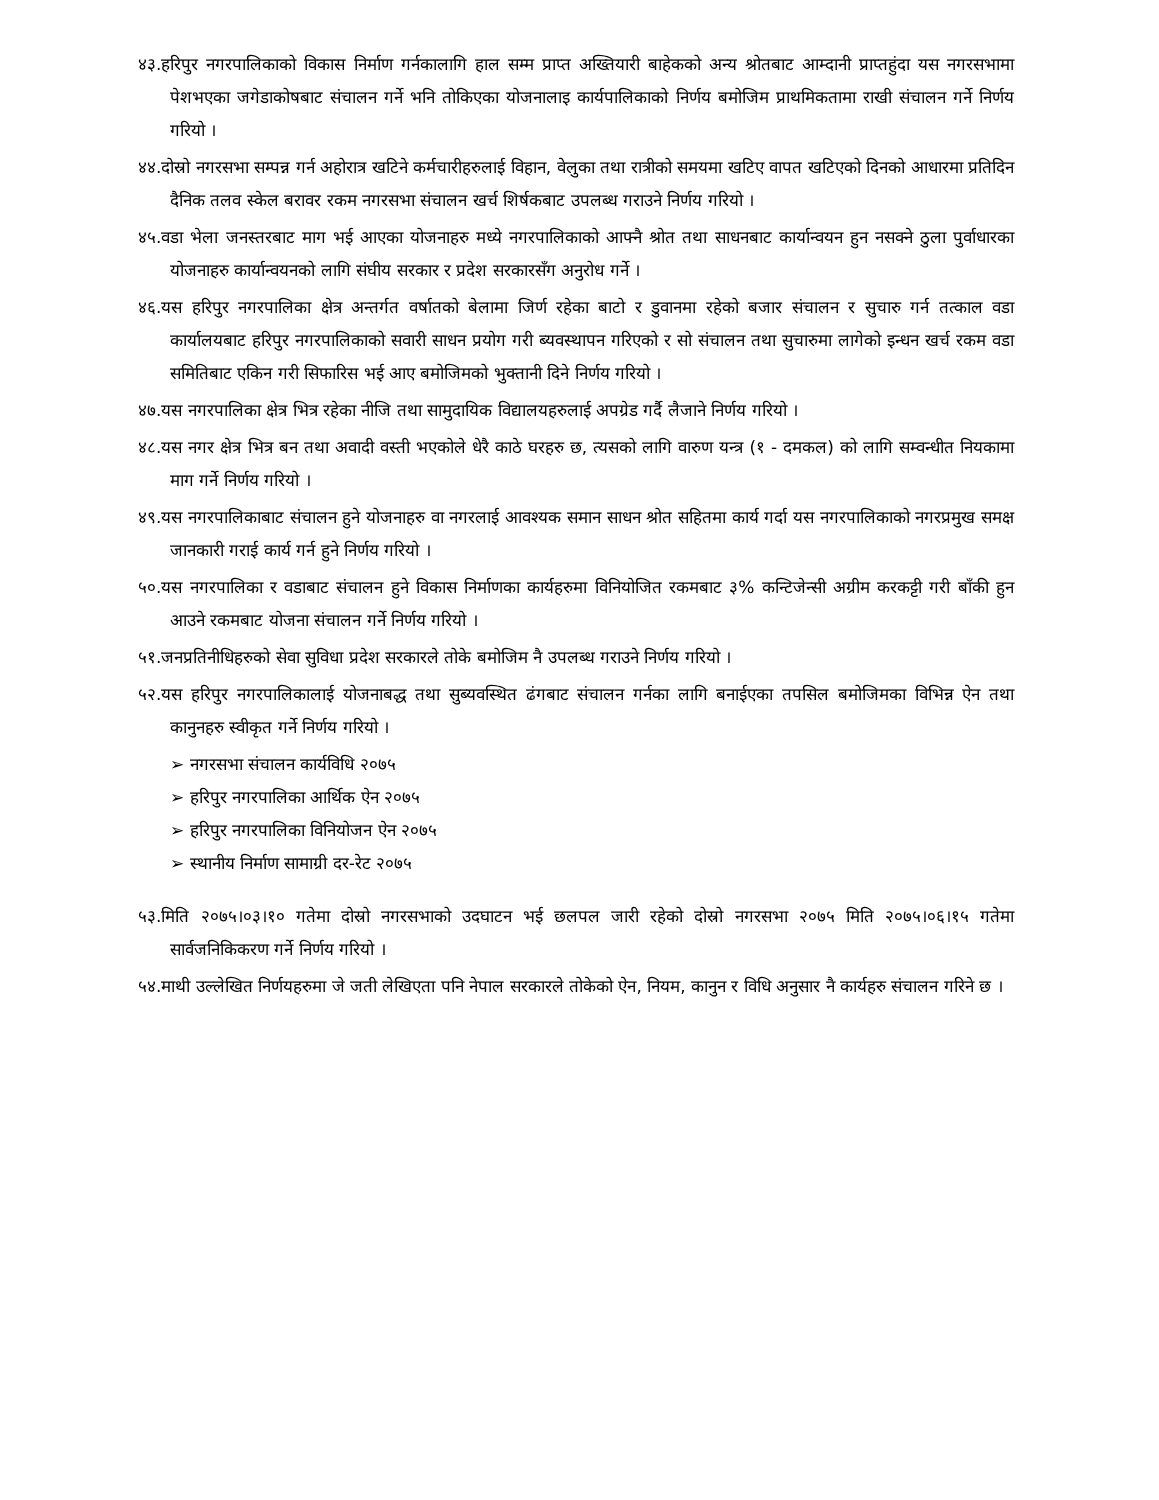४३.हरिपुर नगरपालिकाको विकास निर्माण गर्नकालागि हाल सम्म प्राप्त अख्तियारी बाहेकको अन्य श्रोतबाट आम्दानी प्राप्तहुंदा यस नगरसभामा पेशभएका जगेडाकोषबाट संचालन गर्ने भनि तोकिएका योजनालाइ कार्यपालिकाको निर्णय बमोजिम प्राथमिकतामा राखी संचालन गर्ने निर्णय गरियो ।
४४.दोस्रो नगरसभा सम्पन्न गर्न अहोरात्र खटिने कर्मचारीहरुलाई विहान, वेलुका तथा रात्रीको समयमा खटिए वापत खटिएको दिनको आधारमा प्रतिदिन दैनिक तलव स्केल बरावर रकम नगरसभा संचालन खर्च शिर्षकबाट उपलब्ध गराउने निर्णय गरियो ।
४५.वडा भेला जनस्तरबाट माग भई आएका योजनाहरु मध्ये नगरपालिकाको आफ्नै श्रोत तथा साधनबाट कार्यान्वयन हुन नसक्ने ठुला पुर्वाधारका योजनाहरु कार्यान्वयनको लागि संघीय सरकार र प्रदेश सरकारसँग अनुरोध गर्ने ।
४६.यस हरिपुर नगरपालिका क्षेत्र अन्तर्गत वर्षातको बेलामा जिर्ण रहेका बाटो र डुवानमा रहेको बजार संचालन र सुचारु गर्न तत्काल वडा कार्यालयबाट हरिपुर नगरपालिकाको सवारी साधन प्रयोग गरी ब्यवस्थापन गरिएको र सो संचालन तथा सुचारुमा लागेको इन्धन खर्च रकम वडा समितिबाट एकिन गरी सिफारिस भई आए बमोजिमको भुक्तानी दिने निर्णय गरियो ।
४७.यस नगरपालिका क्षेत्र भित्र रहेका नीजि तथा सामुदायिक विद्यालयहरुलाई अपग्रेड गर्दै लैजाने निर्णय गरियो ।
४८.यस नगर क्षेत्र भित्र बन तथा अवादी वस्ती भएकोले धेरै काठे घरहरु छ, त्यसको लागि वारुण यन्त्र (१ - दमकल) को लागि सम्वन्धीत नियकामा माग गर्ने निर्णय गरियो ।
४९.यस नगरपालिकाबाट संचालन हुने योजनाहरु वा नगरलाई आवश्यक समान साधन श्रोत सहितमा कार्य गर्दा यस नगरपालिकाको नगरप्रमुख समक्ष जानकारी गराई कार्य गर्न हुने निर्णय गरियो ।
५०.यस नगरपालिका र वडाबाट संचालन हुने विकास निर्माणका कार्यहरुमा विनियोजित रकमबाट ३% कन्टिजेन्सी अग्रीम करकट्टी गरी बाँकी हुन आउने रकमबाट योजना संचालन गर्ने निर्णय गरियो ।
५१.जनप्रतिनीधिहरुको सेवा सुविधा प्रदेश सरकारले तोके बमोजिम नै उपलब्ध गराउने निर्णय गरियो ।
५२.यस हरिपुर नगरपालिकालाई योजनाबद्ध तथा सुब्यवस्थित ढंगबाट संचालन गर्नका लागि बनाईएका तपसिल बमोजिमका विभिन्न ऐन तथा कानुनहरु स्वीकृत गर्ने निर्णय गरियो ।
➢ नगरसभा संचालन कार्यविधि २०७५
➢ हरिपुर नगरपालिका आर्थिक ऐन २०७५
➢ हरिपुर नगरपालिका विनियोजन ऐन २०७५
➢ स्थानीय निर्माण सामाग्री दर-रेट २०७५
५३.मिति २०७५।०३।१० गतेमा दोस्रो नगरसभाको उदघाटन भई छलपल जारी रहेको दोस्रो नगरसभा २०७५ मिति २०७५।०६।१५ गतेमा सार्वजनिकिकरण गर्ने निर्णय गरियो ।
५४.माथी उल्लेखित निर्णयहरुमा जे जती लेखिएता पनि नेपाल सरकारले तोकेको ऐन, नियम, कानुन र विधि अनुसार नै कार्यहरु संचालन गरिने छ ।